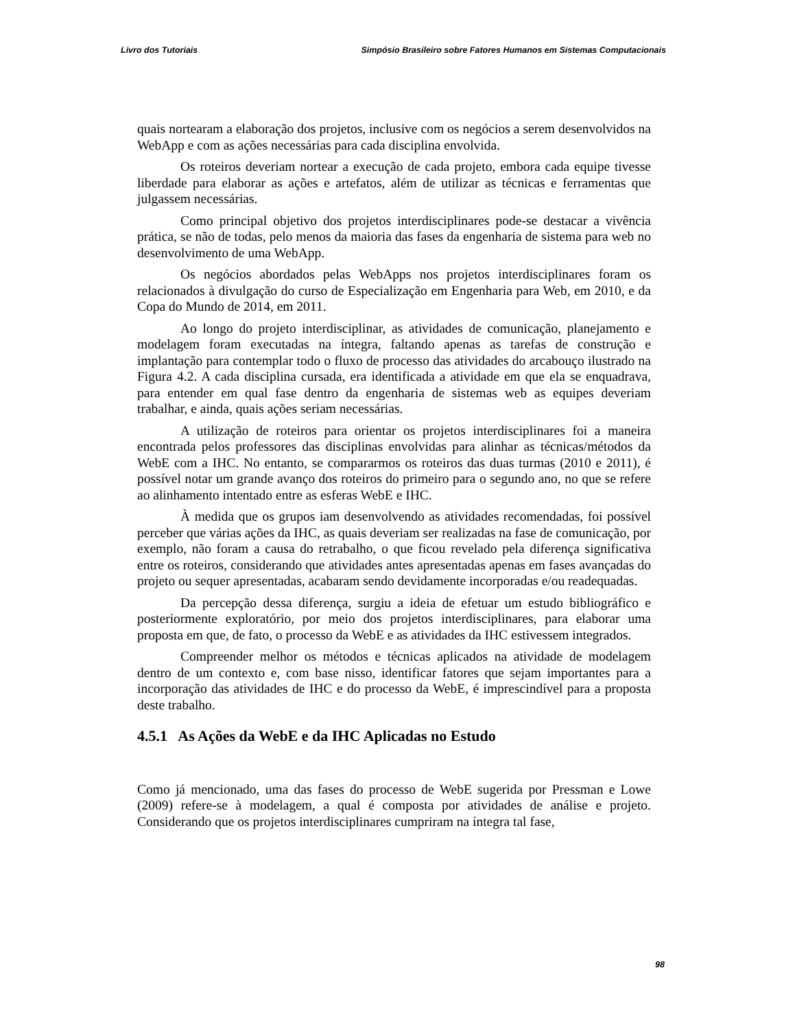Livro dos Tutoriais Simpósio Brasileiro sobre Fatores Humanos em Sistemas Computacionais
quais nortearam a elaboração dos projetos, inclusive com os negócios a serem desenvolvidos na WebApp e com as ações necessárias para cada disciplina envolvida.
Os roteiros deveriam nortear a execução de cada projeto, embora cada equipe tivesse liberdade para elaborar as ações e artefatos, além de utilizar as técnicas e ferramentas que julgassem necessárias.
Como principal objetivo dos projetos interdisciplinares pode-se destacar a vivência prática, se não de todas, pelo menos da maioria das fases da engenharia de sistema para web no desenvolvimento de uma WebApp.
Os negócios abordados pelas WebApps nos projetos interdisciplinares foram os relacionados à divulgação do curso de Especialização em Engenharia para Web, em 2010, e da Copa do Mundo de 2014, em 2011.
Ao longo do projeto interdisciplinar, as atividades de comunicação, planejamento e modelagem foram executadas na íntegra, faltando apenas as tarefas de construção e implantação para contemplar todo o fluxo de processo das atividades do arcabouço ilustrado na Figura 4.2. A cada disciplina cursada, era identificada a atividade em que ela se enquadrava, para entender em qual fase dentro da engenharia de sistemas web as equipes deveriam trabalhar, e ainda, quais ações seriam necessárias.
A utilização de roteiros para orientar os projetos interdisciplinares foi a maneira encontrada pelos professores das disciplinas envolvidas para alinhar as técnicas/métodos da WebE com a IHC. No entanto, se compararmos os roteiros das duas turmas (2010 e 2011), é possível notar um grande avanço dos roteiros do primeiro para o segundo ano, no que se refere ao alinhamento intentado entre as esferas WebE e IHC.
À medida que os grupos iam desenvolvendo as atividades recomendadas, foi possível perceber que várias ações da IHC, as quais deveriam ser realizadas na fase de comunicação, por exemplo, não foram a causa do retrabalho, o que ficou revelado pela diferença significativa entre os roteiros, considerando que atividades antes apresentadas apenas em fases avançadas do projeto ou sequer apresentadas, acabaram sendo devidamente incorporadas e/ou readequadas.
Da percepção dessa diferença, surgiu a ideia de efetuar um estudo bibliográfico e posteriormente exploratório, por meio dos projetos interdisciplinares, para elaborar uma proposta em que, de fato, o processo da WebE e as atividades da IHC estivessem integrados.
Compreender melhor os métodos e técnicas aplicados na atividade de modelagem dentro de um contexto e, com base nisso, identificar fatores que sejam importantes para a incorporação das atividades de IHC e do processo da WebE, é imprescindível para a proposta deste trabalho.
4.5.1 As Ações da WebE e da IHC Aplicadas no Estudo
Como já mencionado, uma das fases do processo de WebE sugerida por Pressman e Lowe (2009) refere-se à modelagem, a qual é composta por atividades de análise e projeto. Considerando que os projetos interdisciplinares cumpriram na íntegra tal fase,
98